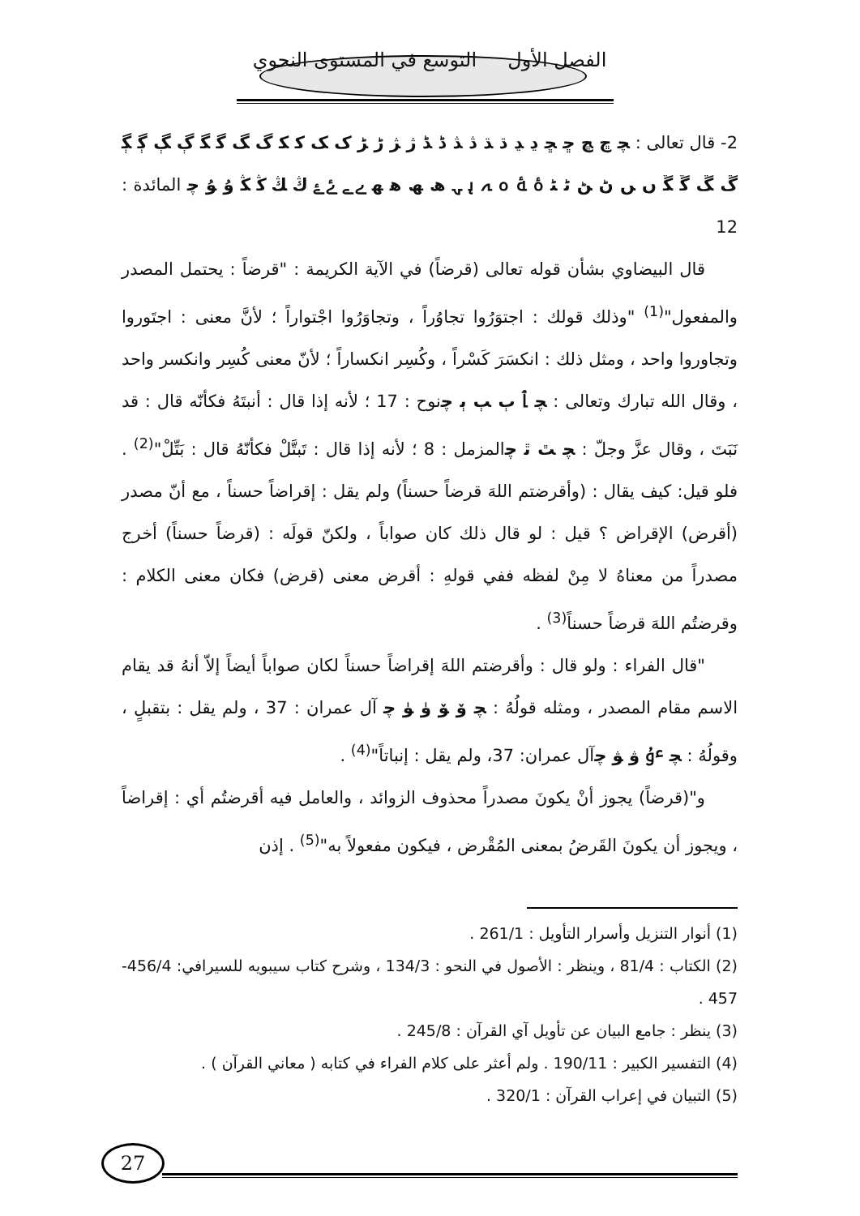الفصل الأول التوسع في المستوى النحوي
2- قال تعالى : ﭽ ﭾ ﭿ ﮀ ﮁ ﮂ ﮃ ﮄ ﮅ ﮆ ﮇ ﮈ ﮉ ﮊ ﮋ ﮌ ﮍ ﮎ ﮏ ﮐ ﮑ ﮒ ﮓ ﮔ ﮕ ﮖ ﮗ ﮘ ﮙ ﮚ ﮛ ﮜ ﮝ ﮞ ﮟ ﮠ ﮡ ﮢ ﮣ ﮤ ﮥ ﮦ ﮧ ﮨ ﮩ ﮪ ﮫ ﮬ ﮭ ﮮ ﮯ ﮰ ﮱ ﯓ ﯔ ﯕ ﯖ ﯗ ﯘ ﭼ المائدة : 12
قال البيضاوي بشأن قوله تعالى (قرضاً) في الآية الكريمة : "قرضاً : يحتمل المصدر والمفعول"<sup>(1)</sup> "وذلك قولك : اجتوَرُوا تجاوُراً ، وتجاوَرُوا اجْتواراً ؛ لأنَّ معنى : اجتَوروا وتجاوروا واحد ، ومثل ذلك : انكسَرَ كَسْراً ، وكُسِر انكساراً ؛ لأنّ معنى كُسِر وانكسر واحد ، وقال الله تبارك وتعالى : ﭽ ﭑ ﭒ ﭓ ﭔ ﭼنوح : 17 ؛ لأنه إذا قال : أنبتَهُ فكأنّه قال : قد نَبَتَ ، وقال عزَّ وجلّ : ﭽ ﭣ ﭤ ﭼالمزمل : 8 ؛ لأنه إذا قال : تَبتَّلْ فكأنّهُ قال : بَتِّلْ"<sup>(2)</sup> . فلو قيل: كيف يقال : (وأقرضتم اللهَ قرضاً حسناً) ولم يقل : إقراضاً حسناً ، مع أنّ مصدر (أقرض) الإقراض ؟ قيل : لو قال ذلك كان صواباً ، ولكنّ قولَه : (قرضاً حسناً) أخرج مصدراً من معناهُ لا مِنْ لفظه ففي قولهِ : أقرض معنى (قرض) فكان معنى الكلام : وقرضتُم اللهَ قرضاً حسناً<sup>(3)</sup> .
"قال الفراء : ولو قال : وأقرضتم اللهَ إقراضاً حسناً لكان صواباً أيضاً إلاّ أنهُ قد يقام الاسم مقام المصدر ، ومثله قولُهُ : ﭽ ﯙ ﯚ ﯛ ﯜ ﭼ آل عمران : 37 ، ولم يقل : بتقبلٍ ، وقولُهُ : ﭽ ﯝ ﯞ ﯟ ﭼآل عمران: 37، ولم يقل : إنباتاً"<sup>(4)</sup> .
و"(قرضاً) يجوز أنْ يكونَ مصدراً محذوف الزوائد ، والعامل فيه أقرضتُم أي : إقراضاً ، ويجوز أن يكونَ القَرضُ بمعنى المُقْرض ، فيكون مفعولاً به"<sup>(5)</sup> . إذن
(1) أنوار التنزيل وأسرار التأويل : 261/1 .
(2) الكتاب : 81/4 ، وينظر : الأصول في النحو : 134/3 ، وشرح كتاب سيبويه للسيرافي: 456/4-457 .
(3) ينظر : جامع البيان عن تأويل آي القرآن : 245/8 .
(4) التفسير الكبير : 190/11 . ولم أعثر على كلام الفراء في كتابه ( معاني القرآن ) .
(5) التبيان في إعراب القرآن : 320/1 .
27